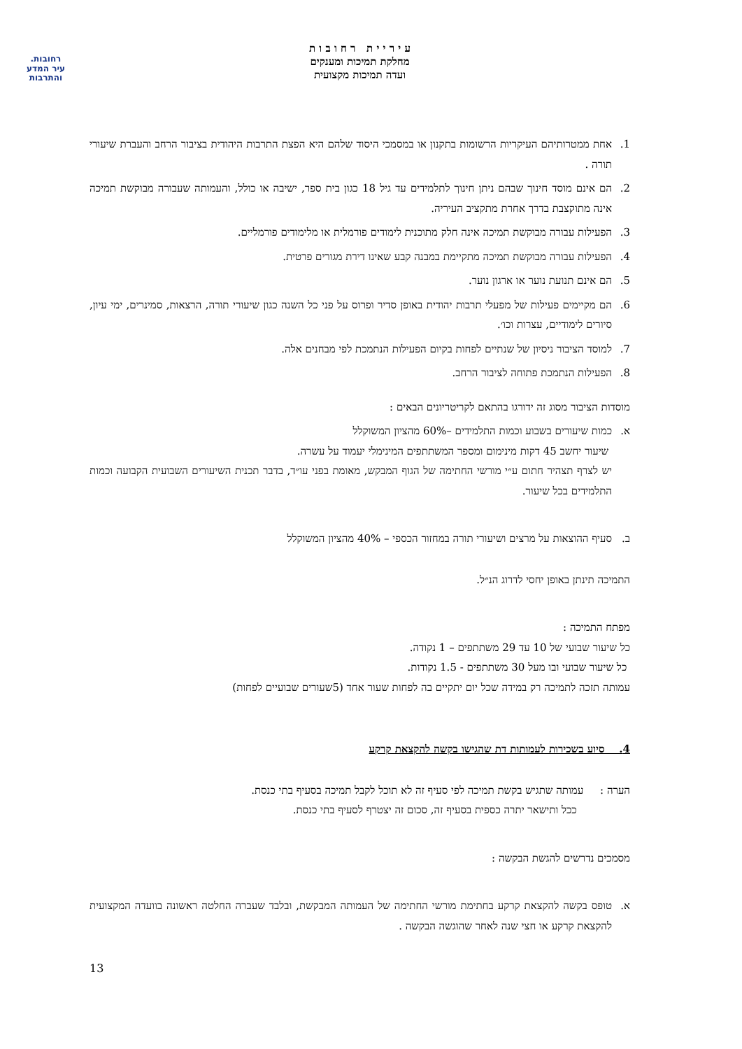רחובות.
עיר המדע
והתרבות
ע י ר י י ת ר ח ו ב ו ת
מחלקת תמיכות ומענקים
ועדה תמיכות מקצועית
1. אחת ממטרותיהם העיקריות הרשומות בתקנון או במסמכי היסוד שלהם היא הפצת התרבות היהודית בציבור הרחב והעברת שיעורי תורה .
2. הם אינם מוסד חינוך שבהם ניתן חינוך לתלמידים עד גיל 18 כגון בית ספר, ישיבה או כולל, והעמותה שעבורה מבוקשת תמיכה אינה מתוקצבת בדרך אחרת מתקציב העיריה.
3. הפעילות עבורה מבוקשת תמיכה אינה חלק מתוכנית לימודים פורמלית או מלימודים פורמליים.
4. הפעילות עבורה מבוקשת תמיכה מתקיימת במבנה קבע שאינו דירת מגורים פרטית.
5. הם אינם תנועת נוער או ארגון נוער.
6. הם מקיימים פעילות של מפעלי תרבות יהודית באופן סדיר ופרוס על פני כל השנה כגון שיעורי תורה, הרצאות, סמינרים, ימי עיון, סיורים לימודיים, עצרות וכו׳.
7. למוסד הציבור ניסיון של שנתיים לפחות בקיום הפעילות הנתמכת לפי מבחנים אלה.
8. הפעילות הנתמכת פתוחה לציבור הרחב.
מוסדות הציבור מסוג זה ידורגו בהתאם לקריטריונים הבאים :
א. כמות שיעורים בשבוע וכמות התלמידים –60% מהציון המשוקלל
שיעור יחשב 45 דקות מינימום ומספר המשתתפים המינימלי יעמוד על עשרה.
יש לצרף תצהיר חתום ע״י מורשי החתימה של הגוף המבקש, מאומת בפני עו״ד, בדבר תכנית השיעורים השבועית הקבועה וכמות התלמידים בכל שיעור.
ב. סעיף ההוצאות על מרצים ושיעורי תורה במחזור הכספי – 40% מהציון המשוקלל
התמיכה תינתן באופן יחסי לדרוג הנ״ל.
מפתח התמיכה :
כל שיעור שבועי של 10 עד 29 משתתפים – 1 נקודה.
כל שיעור שבועי ובו מעל 30 משתתפים - 1.5 נקודות.
עמותה תזכה לתמיכה רק במידה שכל יום יתקיים בה לפחות שעור אחד (5שעורים שבועיים לפחות)
4. סיוע בשכירות לעמותות דת שהגישו בקשה להקצאת קרקע
הערה : עמותה שתגיש בקשת תמיכה לפי סעיף זה לא תוכל לקבל תמיכה בסעיף בתי כנסת.
ככל ותישאר יתרה כספית בסעיף זה, סכום זה יצטרף לסעיף בתי כנסת.
מסמכים נדרשים להגשת הבקשה :
א. טופס בקשה להקצאת קרקע בחתימת מורשי החתימה של העמותה המבקשת, ובלבד שעברה החלטה ראשונה בוועדה המקצועית להקצאת קרקע או חצי שנה לאחר שהוגשה הבקשה .
13